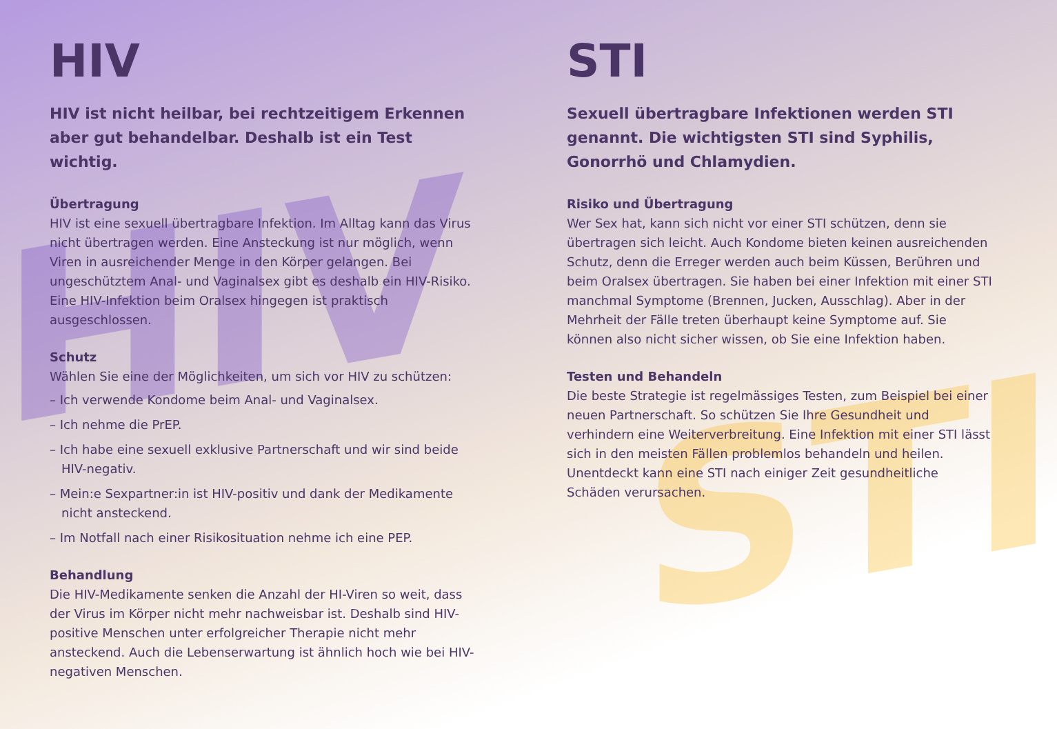HIV
STI
HIV
HIV ist nicht heilbar, bei rechtzeitigem Erkennen aber gut behandelbar. Deshalb ist ein Test wichtig.
Übertragung
HIV ist eine sexuell übertragbare Infektion. Im Alltag kann das Virus nicht übertragen werden. Eine Ansteckung ist nur möglich, wenn Viren in ausreichender Menge in den Körper gelangen. Bei ungeschütztem Anal- und Vaginalsex gibt es deshalb ein HIV-Risiko. Eine HIV-Infektion beim Oralsex hingegen ist praktisch ausgeschlossen.
Schutz
Wählen Sie eine der Möglichkeiten, um sich vor HIV zu schützen:
– Ich verwende Kondome beim Anal- und Vaginalsex.
– Ich nehme die PrEP.
– Ich habe eine sexuell exklusive Partnerschaft und wir sind beide HIV-negativ.
– Mein:e Sexpartner:in ist HIV-positiv und dank der Medikamente nicht ansteckend.
– Im Notfall nach einer Risikosituation nehme ich eine PEP.
Behandlung
Die HIV-Medikamente senken die Anzahl der HI-Viren so weit, dass der Virus im Körper nicht mehr nachweisbar ist. Deshalb sind HIV-positive Menschen unter erfolgreicher Therapie nicht mehr ansteckend. Auch die Lebenserwartung ist ähnlich hoch wie bei HIV-negativen Menschen.
STI
Sexuell übertragbare Infektionen werden STI genannt. Die wichtigsten STI sind Syphilis, Gonorrhö und Chlamydien.
Risiko und Übertragung
Wer Sex hat, kann sich nicht vor einer STI schützen, denn sie übertragen sich leicht. Auch Kondome bieten keinen ausreichenden Schutz, denn die Erreger werden auch beim Küssen, Berühren und beim Oralsex übertragen. Sie haben bei einer Infektion mit einer STI manchmal Symptome (Brennen, Jucken, Ausschlag). Aber in der Mehrheit der Fälle treten überhaupt keine Symptome auf. Sie können also nicht sicher wissen, ob Sie eine Infektion haben.
Testen und Behandeln
Die beste Strategie ist regelmässiges Testen, zum Beispiel bei einer neuen Partnerschaft. So schützen Sie Ihre Gesundheit und verhindern eine Weiterverbreitung. Eine Infektion mit einer STI lässt sich in den meisten Fällen problemlos behandeln und heilen. Unentdeckt kann eine STI nach einiger Zeit gesundheitliche Schäden verursachen.